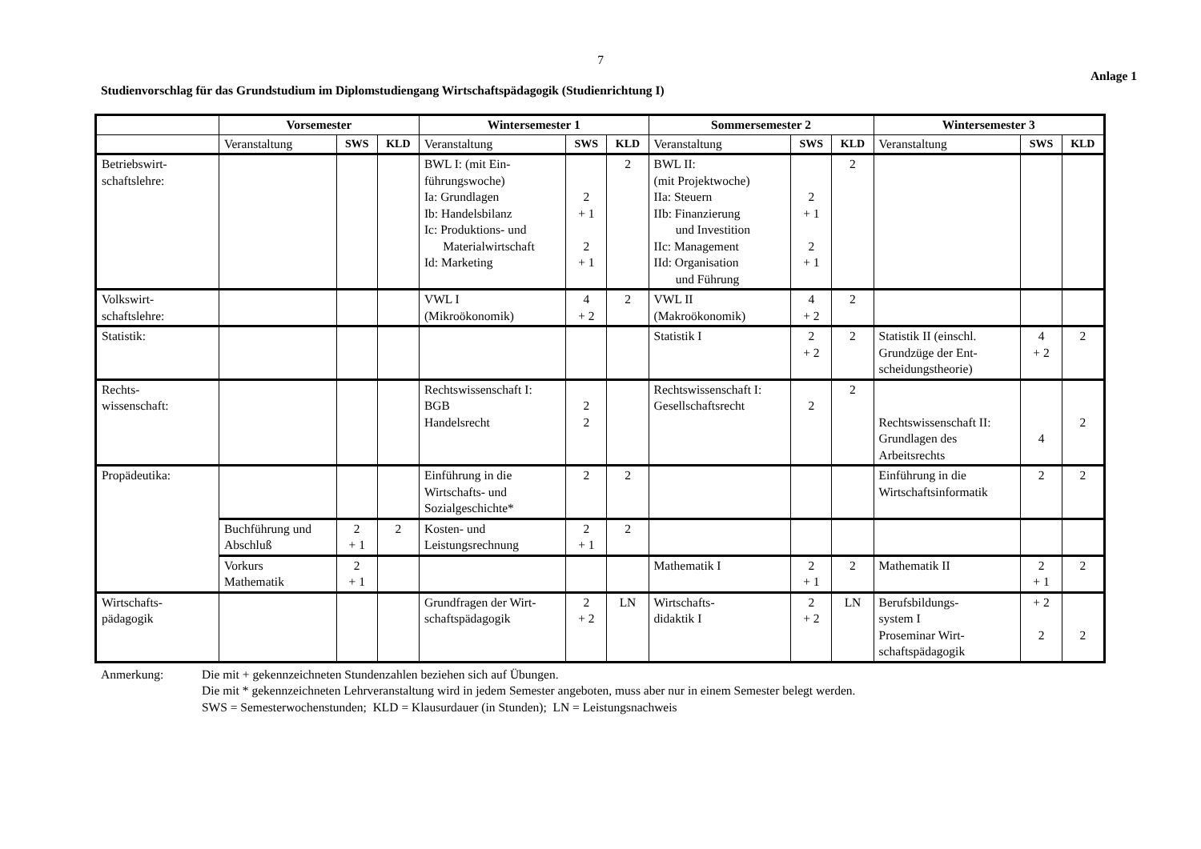7
Anlage 1
Studienvorschlag für das Grundstudium im Diplomstudiengang Wirtschaftspädagogik (Studienrichtung I)
| | Vorsemester | | | Wintersemester 1 | | | Sommersemester 2 | | | Wintersemester 3 | | |
| --- | --- | --- | --- | --- | --- | --- | --- | --- | --- | --- | --- | --- |
| | Veranstaltung | SWS | KLD | Veranstaltung | SWS | KLD | Veranstaltung | SWS | KLD | Veranstaltung | SWS | KLD |
| Betriebswirt- schaftslehre: | | | | BWL I: (mit Ein- führungswoche) Ia: Grundlagen Ib: Handelsbilanz Ic: Produktions- und Materialwirtschaft Id: Marketing | 2 + 1 2 + 1 | 2 | BWL II: (mit Projektwoche) IIa: Steuern IIb: Finanzierung und Investition IIc: Management IId: Organisation und Führung | 2 + 1 2 + 1 | 2 | | | |
| Volkswirt- schaftslehre: | | | | VWL I (Mikroökonomik) | 4 + 2 | 2 | VWL II (Makroökonomik) | 4 + 2 | 2 | | | |
| Statistik: | | | | | | | Statistik I | 2 + 2 | 2 | Statistik II (einschl. Grundzüge der Ent- scheidungstheorie) | 4 + 2 | 2 |
| Rechts- wissenschaft: | | | | Rechtswissenschaft I: BGB Handelsrecht | 2 2 | | Rechtswissenschaft I: Gesellschaftsrecht | 2 | 2 | Rechtswissenschaft II: Grundlagen des Arbeitsrechts | 4 | 2 |
| Propädeutika: | | | | Einführung in die Wirtschafts- und Sozialgeschichte* | 2 | 2 | | | | Einführung in die Wirtschaftsinformatik | 2 | 2 |
| | Buchführung und Abschluß | 2 + 1 | 2 | Kosten- und Leistungsrechnung | 2 + 1 | 2 | | | | | | |
| | Vorkurs Mathematik | 2 + 1 | | | | | Mathematik I | 2 + 1 | 2 | Mathematik II | 2 + 1 | 2 |
| Wirtschafts- pädagogik | | | | Grundfragen der Wirt- schaftspädagogik | 2 + 2 | LN | Wirtschafts- didaktik I | 2 + 2 | LN | Berufsbildungs- system I Proseminar Wirt- schaftspädagogik | + 2 2 | 2 |
Anmerkung: Die mit + gekennzeichneten Stundenzahlen beziehen sich auf Übungen.
Die mit * gekennzeichneten Lehrveranstaltung wird in jedem Semester angeboten, muss aber nur in einem Semester belegt werden.
SWS = Semesterwochenstunden; KLD = Klausurdauer (in Stunden); LN = Leistungsnachweis